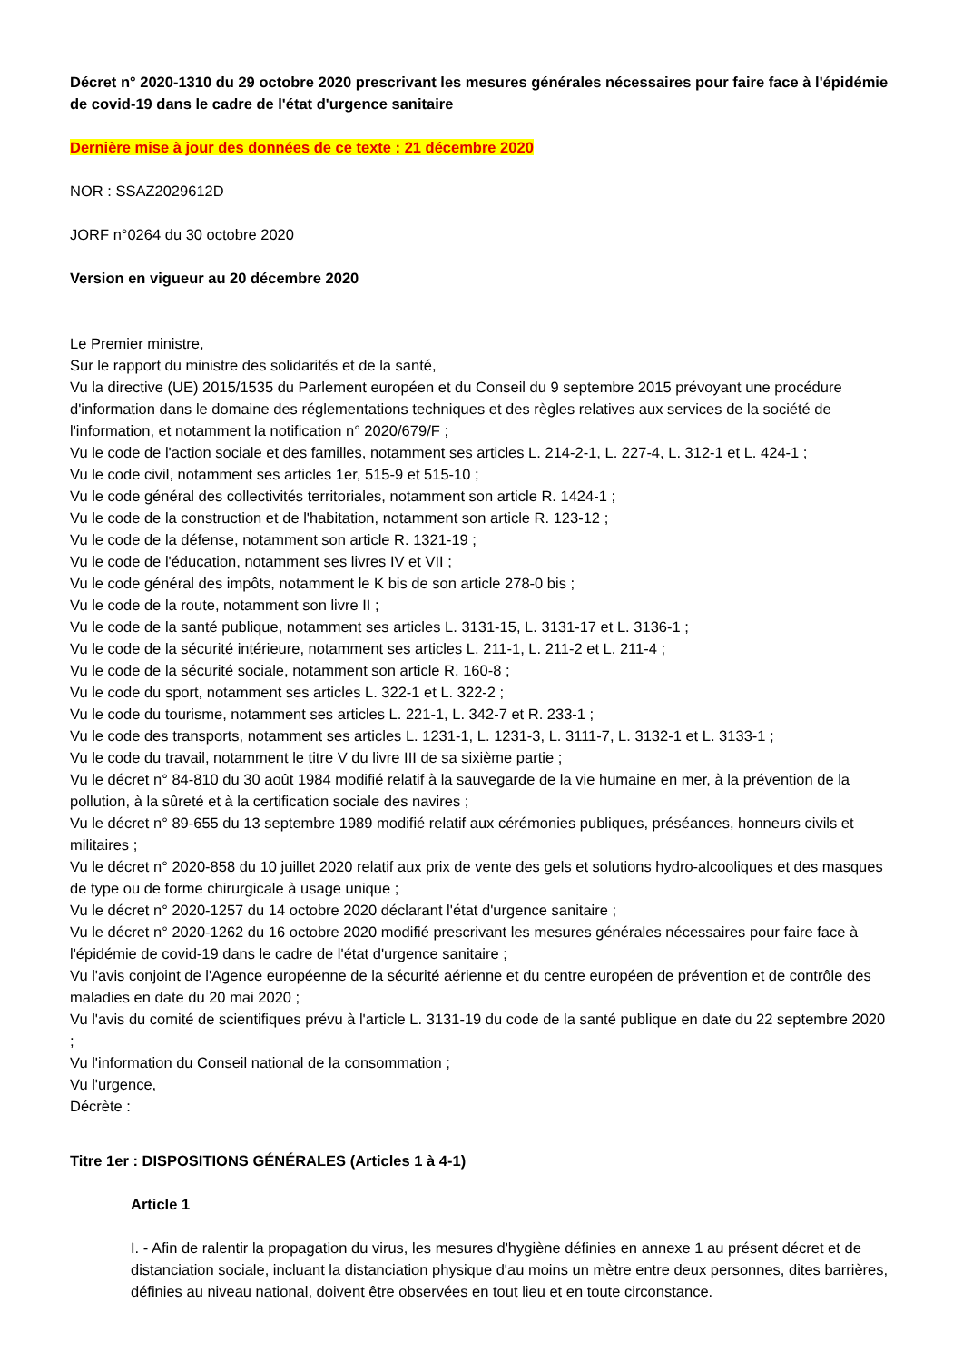Décret n° 2020-1310 du 29 octobre 2020 prescrivant les mesures générales nécessaires pour faire face à l'épidémie de covid-19 dans le cadre de l'état d'urgence sanitaire
Dernière mise à jour des données de ce texte : 21 décembre 2020
NOR : SSAZ2029612D
JORF n°0264 du 30 octobre 2020
Version en vigueur au 20 décembre 2020
Le Premier ministre,
Sur le rapport du ministre des solidarités et de la santé,
Vu la directive (UE) 2015/1535 du Parlement européen et du Conseil du 9 septembre 2015 prévoyant une procédure d'information dans le domaine des réglementations techniques et des règles relatives aux services de la société de l'information, et notamment la notification n° 2020/679/F ;
Vu le code de l'action sociale et des familles, notamment ses articles L. 214-2-1, L. 227-4, L. 312-1 et L. 424-1 ;
Vu le code civil, notamment ses articles 1er, 515-9 et 515-10 ;
Vu le code général des collectivités territoriales, notamment son article R. 1424-1 ;
Vu le code de la construction et de l'habitation, notamment son article R. 123-12 ;
Vu le code de la défense, notamment son article R. 1321-19 ;
Vu le code de l'éducation, notamment ses livres IV et VII ;
Vu le code général des impôts, notamment le K bis de son article 278-0 bis ;
Vu le code de la route, notamment son livre II ;
Vu le code de la santé publique, notamment ses articles L. 3131-15, L. 3131-17 et L. 3136-1 ;
Vu le code de la sécurité intérieure, notamment ses articles L. 211-1, L. 211-2 et L. 211-4 ;
Vu le code de la sécurité sociale, notamment son article R. 160-8 ;
Vu le code du sport, notamment ses articles L. 322-1 et L. 322-2 ;
Vu le code du tourisme, notamment ses articles L. 221-1, L. 342-7 et R. 233-1 ;
Vu le code des transports, notamment ses articles L. 1231-1, L. 1231-3, L. 3111-7, L. 3132-1 et L. 3133-1 ;
Vu le code du travail, notamment le titre V du livre III de sa sixième partie ;
Vu le décret n° 84-810 du 30 août 1984 modifié relatif à la sauvegarde de la vie humaine en mer, à la prévention de la pollution, à la sûreté et à la certification sociale des navires ;
Vu le décret n° 89-655 du 13 septembre 1989 modifié relatif aux cérémonies publiques, préséances, honneurs civils et militaires ;
Vu le décret n° 2020-858 du 10 juillet 2020 relatif aux prix de vente des gels et solutions hydro-alcooliques et des masques de type ou de forme chirurgicale à usage unique ;
Vu le décret n° 2020-1257 du 14 octobre 2020 déclarant l'état d'urgence sanitaire ;
Vu le décret n° 2020-1262 du 16 octobre 2020 modifié prescrivant les mesures générales nécessaires pour faire face à l'épidémie de covid-19 dans le cadre de l'état d'urgence sanitaire ;
Vu l'avis conjoint de l'Agence européenne de la sécurité aérienne et du centre européen de prévention et de contrôle des maladies en date du 20 mai 2020 ;
Vu l'avis du comité de scientifiques prévu à l'article L. 3131-19 du code de la santé publique en date du 22 septembre 2020 ;
Vu l'information du Conseil national de la consommation ;
Vu l'urgence,
Décrète :
Titre 1er : DISPOSITIONS GÉNÉRALES (Articles 1 à 4-1)
Article 1
I. - Afin de ralentir la propagation du virus, les mesures d'hygiène définies en annexe 1 au présent décret et de distanciation sociale, incluant la distanciation physique d'au moins un mètre entre deux personnes, dites barrières, définies au niveau national, doivent être observées en tout lieu et en toute circonstance.